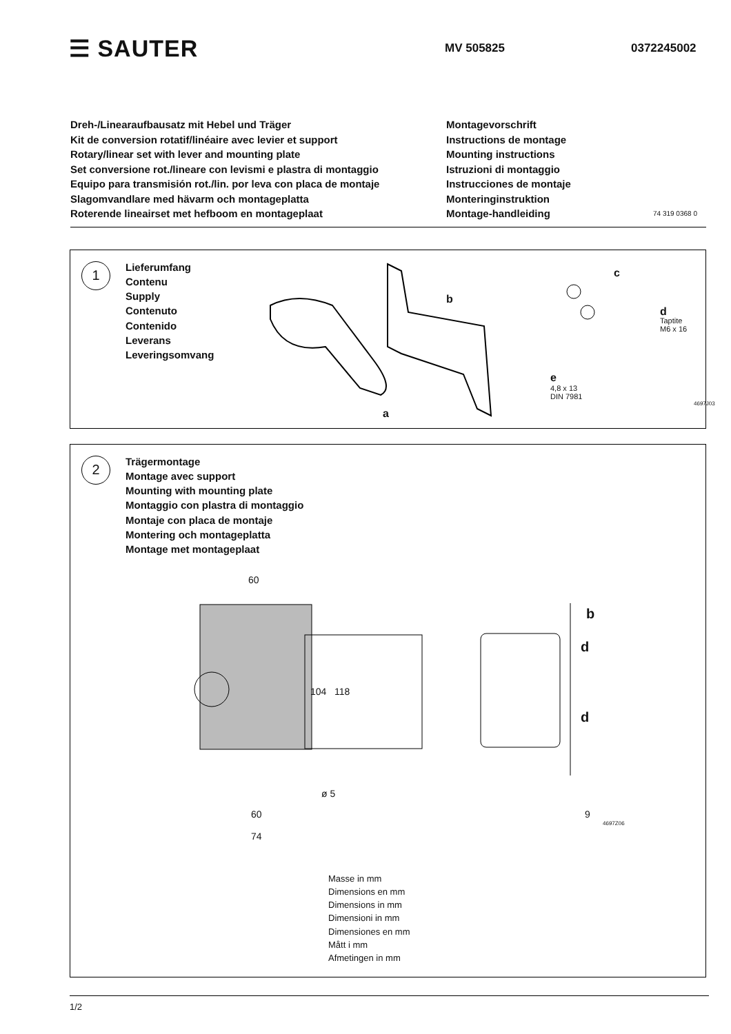☰ SAUTER
MV 505825 0372245002
Dreh-/Linearaufbausatz mit Hebel und Träger
Kit de conversion rotatif/linéaire avec levier et support
Rotary/linear set with lever and mounting plate
Set conversione rot./lineare con levismi e plastra di montaggio
Equipo para transmisión rot./lin. por leva con placa de montaje
Slagomvandlare med hävarm och montageplatta
Roterende lineairset met hefboom en montageplaat
Montagevorschrift
Instructions de montage
Mounting instructions
Istruzioni di montaggio
Instrucciones de montaje
Monteringinstruktion
Montage-handleiding
74 319 0368 0
1
Lieferumfang
Contenu
Supply
Contenuto
Contenido
Leverans
Leveringsomvang
b
a
c
d
Taptite
M6 x 16
e
4,8 x 13
DIN 7981
4697J03
2
Trägermontage
Montage avec support
Mounting with mounting plate
Montaggio con plastra di montaggio
Montaje con placa de montaje
Montering och montageplatta
Montage met montageplaat
60
104 118
ø 5
60
74
b
d
d
9
4697Z06
Masse in mm
Dimensions en mm
Dimensions in mm
Dimensioni in mm
Dimensiones en mm
Mått i mm
Afmetingen in mm
1/2